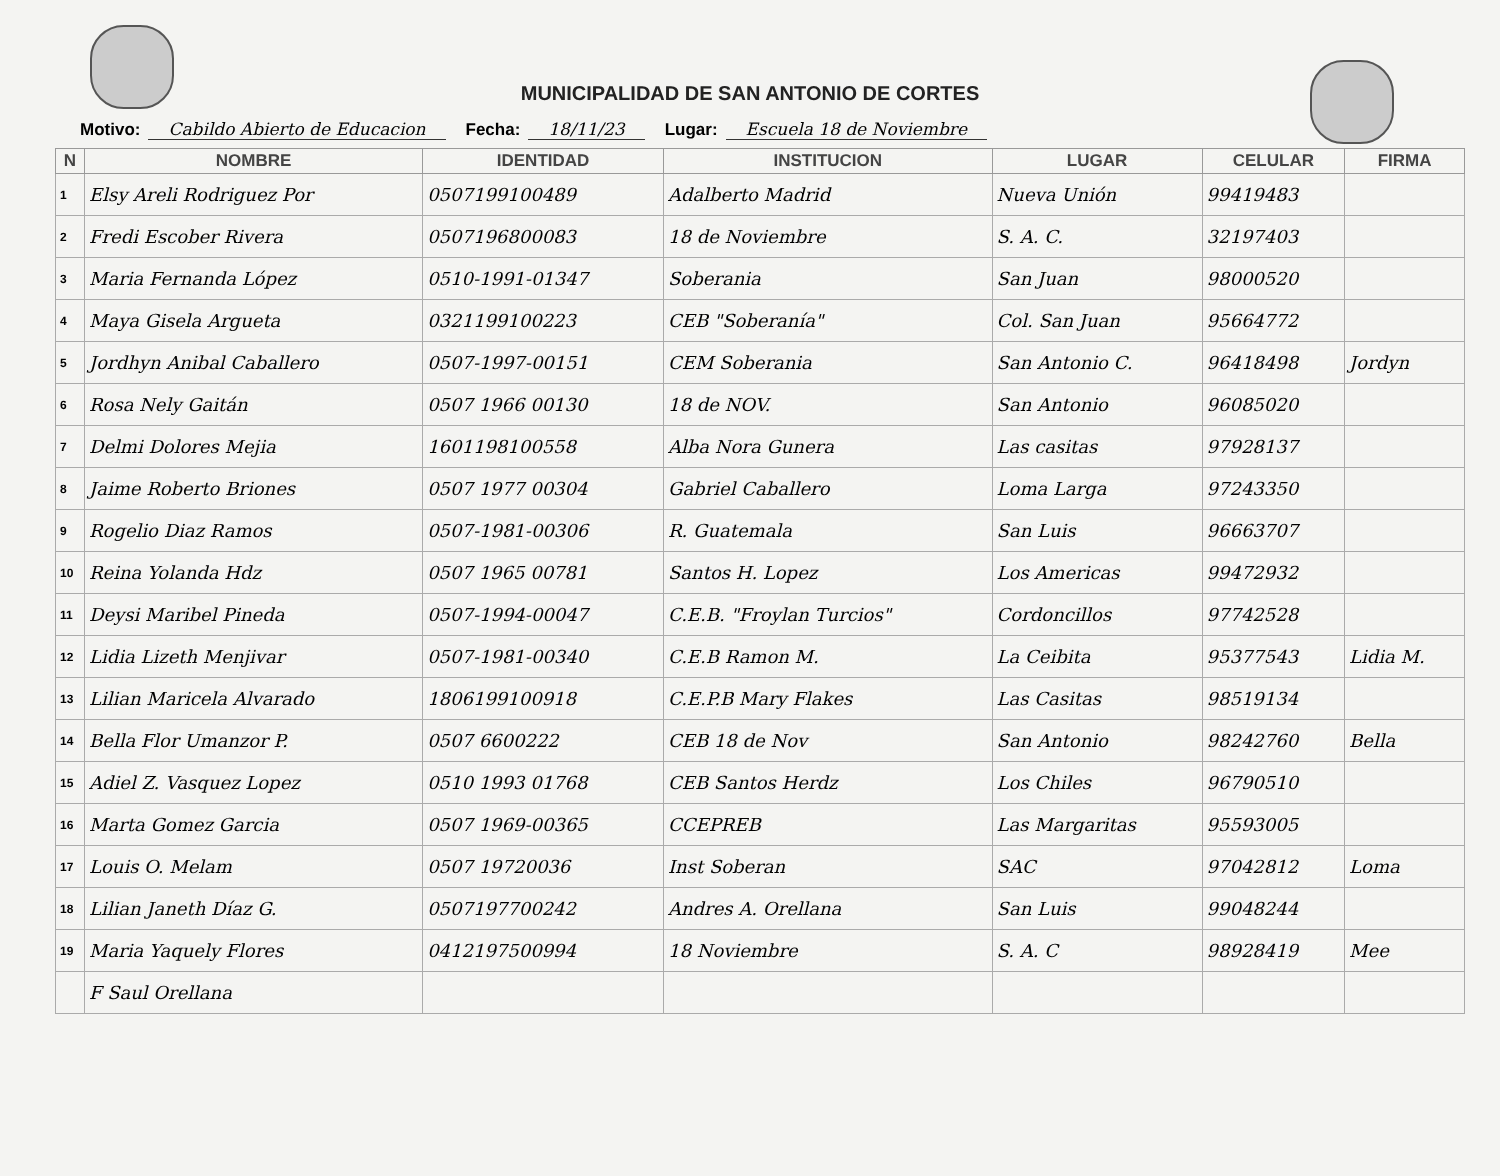MUNICIPALIDAD DE SAN ANTONIO DE CORTES
Motivo: Cabildo Abierto de Educacion Fecha: 18/11/23 Lugar: Escuela 18 de Noviembre
| N | NOMBRE | IDENTIDAD | INSTITUCION | LUGAR | CELULAR | FIRMA |
| --- | --- | --- | --- | --- | --- | --- |
| 1 | Elsy Areli Rodriguez Por | 0507199100489 | Adalberto Madrid | Nueva Unión | 99419483 | |
| 2 | Fredi Escober Rivera | 0507196800083 | 18 de Noviembre | S. A. C. | 32197403 | |
| 3 | Maria Fernanda López | 0510-1991-01347 | Soberania | San Juan | 98000520 | |
| 4 | Maya Gisela Argueta | 0321199100223 | CEB "Soberanía" | Col. San Juan | 95664772 | |
| 5 | Jordhyn Anibal Caballero | 0507-1997-00151 | CEM Soberania | San Antonio C. | 96418498 | Jordyn |
| 6 | Rosa Nely Gaitán | 0507 1966 00130 | 18 de NOV. | San Antonio | 96085020 | |
| 7 | Delmi Dolores Mejia | 1601198100558 | Alba Nora Gunera | Las casitas | 97928137 | |
| 8 | Jaime Roberto Briones | 0507 1977 00304 | Gabriel Caballero | Loma Larga | 97243350 | |
| 9 | Rogelio Diaz Ramos | 0507-1981-00306 | R. Guatemala | San Luis | 96663707 | |
| 10 | Reina Yolanda Hdz | 0507 1965 00781 | Santos H. Lopez | Los Americas | 99472932 | |
| 11 | Deysi Maribel Pineda | 0507-1994-00047 | C.E.B. "Froylan Turcios" | Cordoncillos | 97742528 | |
| 12 | Lidia Lizeth Menjivar | 0507-1981-00340 | C.E.B Ramon M. | La Ceibita | 95377543 | Lidia M. |
| 13 | Lilian Maricela Alvarado | 1806199100918 | C.E.P.B Mary Flakes | Las Casitas | 98519134 | |
| 14 | Bella Flor Umanzor P. | 0507 6600222 | CEB 18 de Nov | San Antonio | 98242760 | Bella |
| 15 | Adiel Z. Vasquez Lopez | 0510 1993 01768 | CEB Santos Herdz | Los Chiles | 96790510 | |
| 16 | Marta Gomez Garcia | 0507 1969-00365 | CCEPREB | Las Margaritas | 95593005 | |
| 17 | Louis O. Melam | 0507 19720036 | Inst Soberan | SAC | 97042812 | Loma |
| 18 | Lilian Janeth Díaz G. | 0507197700242 | Andres A. Orellana | San Luis | 99048244 | |
| 19 | Maria Yaquely Flores | 0412197500994 | 18 Noviembre | S. A. C | 98928419 | Mee |
| | F Saul Orellana | | | | | |